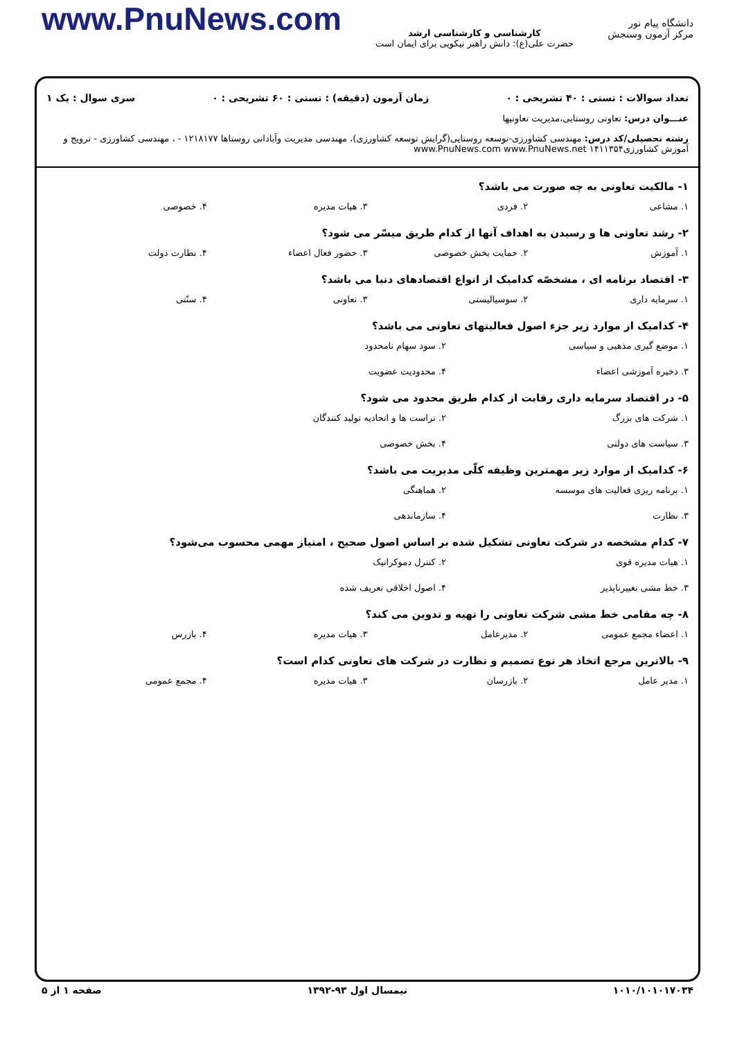دانشگاه پیام نور
مرکز آزمون وسنجش
کارشناسی و کارشناسی ارشد
حضرت علی(ع): دانش راهبر نیکویی برای ایمان است
www.PnuNews.com
تعداد سوالات : تستی : ۴۰ تشریحی : ۰ زمان آزمون (دقیقه) : تستی : ۶۰ تشریحی : ۰ سری سوال : یک ۱
عنـــوان درس: تعاونی روستایی،مدیریت تعاونیها
رشته تحصیلی/کد درس: مهندسی کشاورزی-توسعه روستایی(گرایش توسعه کشاورزی)، مهندسی مدیریت وآبادانی روستاها ۱۲۱۸۱۷۷ - ، مهندسی کشاورزی - ترویج و آموزش کشاورزی۱۴۱۱۳۵۴ www.PnuNews.com www.PnuNews.net
۱- مالکیت تعاونی به چه صورت می باشد؟
۱. مشاعی ۲. فردی ۳. هیات مدیره ۴. خصوصی
۲- رشد تعاونی ها و رسیدن به اهداف آنها از کدام طریق میسّر می شود؟
۱. آموزش ۲. حمایت بخش خصوصی ۳. حضور فعال اعضاء ۴. نظارت دولت
۳- اقتصاد برنامه ای ، مشخصّه کدامیک از انواع اقتصادهای دنیا می باشد؟
۱. سرمایه داری ۲. سوسیالیستی ۳. تعاونی ۴. سنّتی
۴- کدامیک از موارد زیر جزء اصول فعالیتهای تعاونی می باشد؟
۱. موضع گیری مذهبی و سیاسی ۲. سود سهام نامحدود ۳. ذخیره آموزشی اعضاء ۴. محدودیت عضویت
۵- در اقتصاد سرمایه داری رقابت از کدام طریق محدود می شود؟
۱. شرکت های بزرگ ۲. تراست ها و اتحادیه تولید کنندگان ۳. سیاست های دولتی ۴. بخش خصوصی
۶- کدامیک از موارد زیر مهمترین وظیفه کلّی مدیریت می باشد؟
۱. برنامه ریزی فعالیت های موسسه ۲. هماهنگی ۳. نظارت ۴. سازماندهی
۷- کدام مشخصه در شرکت تعاونی تشکیل شده بر اساس اصول صحیح ، امتیاز مهمی محسوب می‌شود؟
۱. هیات مدیره قوی ۲. کنترل دموکراتیک ۳. خط مشی تغییرناپذیر ۴. اصول اخلاقی تعریف شده
۸- چه مقامی خط مشی شرکت تعاونی را تهیه و تدوین می کند؟
۱. اعضاء مجمع عمومی ۲. مدیرعامل ۳. هیات مدیره ۴. بازرس
۹- بالاترین مرجع اتخاذ هر نوع تصمیم و نظارت در شرکت های تعاونی کدام است؟
۱. مدیر عامل ۲. بازرسان ۳. هیات مدیره ۴. مجمع عمومی
۱۰۱۰/۱۰۱۰۱۷۰۳۴ نیمسال اول ۹۳-۱۳۹۲ صفحه ۱ از ۵